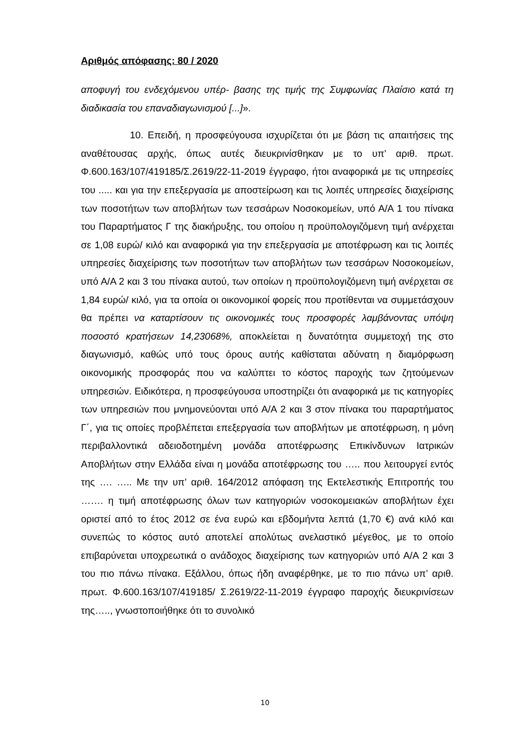Αριθμός απόφασης: 80 / 2020
αποφυγή του ενδεχόμενου υπέρ- βασης της τιμής της Συμφωνίας Πλαίσιο κατά τη διαδικασία του επαναδιαγωνισμού [...]».
10. Επειδή, η προσφεύγουσα ισχυρίζεται ότι με βάση τις απαιτήσεις της αναθέτουσας αρχής, όπως αυτές διευκρινίσθηκαν με το υπ’ αριθ. πρωτ. Φ.600.163/107/419185/Σ.2619/22-11-2019 έγγραφο, ήτοι αναφορικά με τις υπηρεσίες του ..... και για την επεξεργασία με αποστείρωση και τις λοιπές υπηρεσίες διαχείρισης των ποσοτήτων των αποβλήτων των τεσσάρων Νοσοκομείων, υπό Α/Α 1 του πίνακα του Παραρτήματος Γ της διακήρυξης, του οποίου η προϋπολογιζόμενη τιμή ανέρχεται σε 1,08 ευρώ/ κιλό και αναφορικά για την επεξεργασία με αποτέφρωση και τις λοιπές υπηρεσίες διαχείρισης των ποσοτήτων των αποβλήτων των τεσσάρων Νοσοκομείων, υπό Α/Α 2 και 3 του πίνακα αυτού, των οποίων η προϋπολογιζόμενη τιμή ανέρχεται σε 1,84 ευρώ/ κιλό, για τα οποία οι οικονομικοί φορείς που προτίθενται να συμμετάσχουν θα πρέπει να καταρτίσουν τις οικονομικές τους προσφορές λαμβάνοντας υπόψη ποσοστό κρατήσεων 14,23068%, αποκλείεται η δυνατότητα συμμετοχή της στο διαγωνισμό, καθώς υπό τους όρους αυτής καθίσταται αδύνατη η διαμόρφωση οικονομικής προσφοράς που να καλύπτει το κόστος παροχής των ζητούμενων υπηρεσιών. Ειδικότερα, η προσφεύγουσα υποστηρίζει ότι αναφορικά με τις κατηγορίες των υπηρεσιών που μνημονεύονται υπό Α/Α 2 και 3 στον πίνακα του παραρτήματος Γ΄, για τις οποίες προβλέπεται επεξεργασία των αποβλήτων με αποτέφρωση, η μόνη περιβαλλοντικά αδειοδοτημένη μονάδα αποτέφρωσης Επικίνδυνων Ιατρικών Αποβλήτων στην Ελλάδα είναι η μονάδα αποτέφρωσης του ….. που λειτουργεί εντός της …. ….. Με την υπ’ αριθ. 164/2012 απόφαση της Εκτελεστικής Επιτροπής του ……. η τιμή αποτέφρωσης όλων των κατηγοριών νοσοκομειακών αποβλήτων έχει οριστεί από το έτος 2012 σε ένα ευρώ και εβδομήντα λεπτά (1,70 €) ανά κιλό και συνεπώς το κόστος αυτό αποτελεί απολύτως ανελαστικό μέγεθος, με το οποίο επιβαρύνεται υποχρεωτικά ο ανάδοχος διαχείρισης των κατηγοριών υπό Α/Α 2 και 3 του πιο πάνω πίνακα. Εξάλλου, όπως ήδη αναφέρθηκε, με το πιο πάνω υπ’ αριθ. πρωτ. Φ.600.163/107/419185/ Σ.2619/22-11-2019 έγγραφο παροχής διευκρινίσεων της….., γνωστοποιήθηκε ότι το συνολικό
10